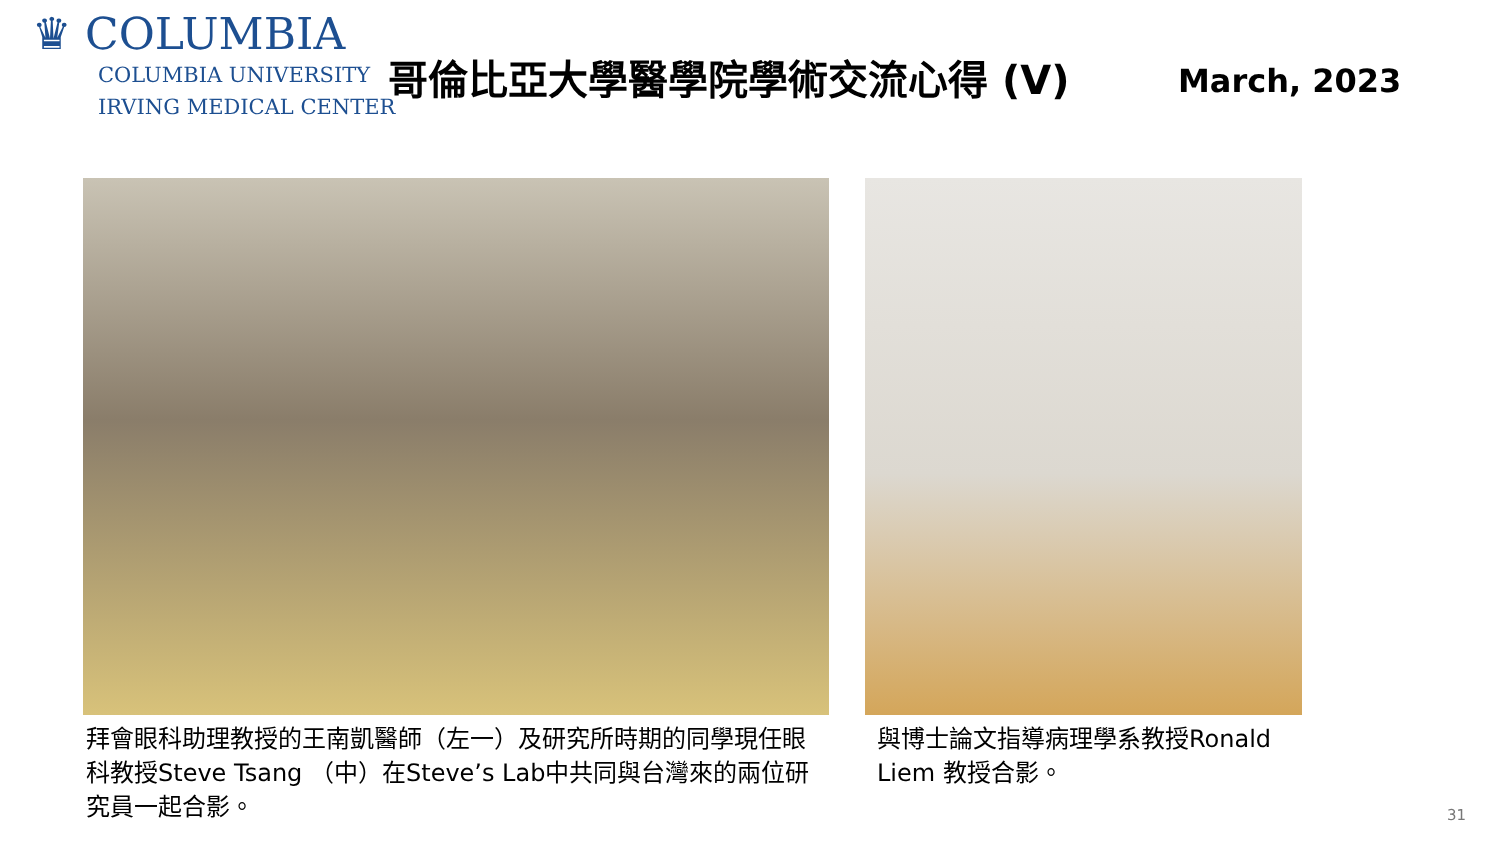♛ COLUMBIA
COLUMBIA UNIVERSITY
IRVING MEDICAL CENTER
哥倫比亞大學醫學院學術交流心得 (V) March, 2023
拜會眼科助理教授的王南凱醫師（左一）及研究所時期的同學現任眼科教授Steve Tsang （中）在Steve’s Lab中共同與台灣來的兩位研究員一起合影。
與博士論文指導病理學系教授Ronald Liem 教授合影。
31